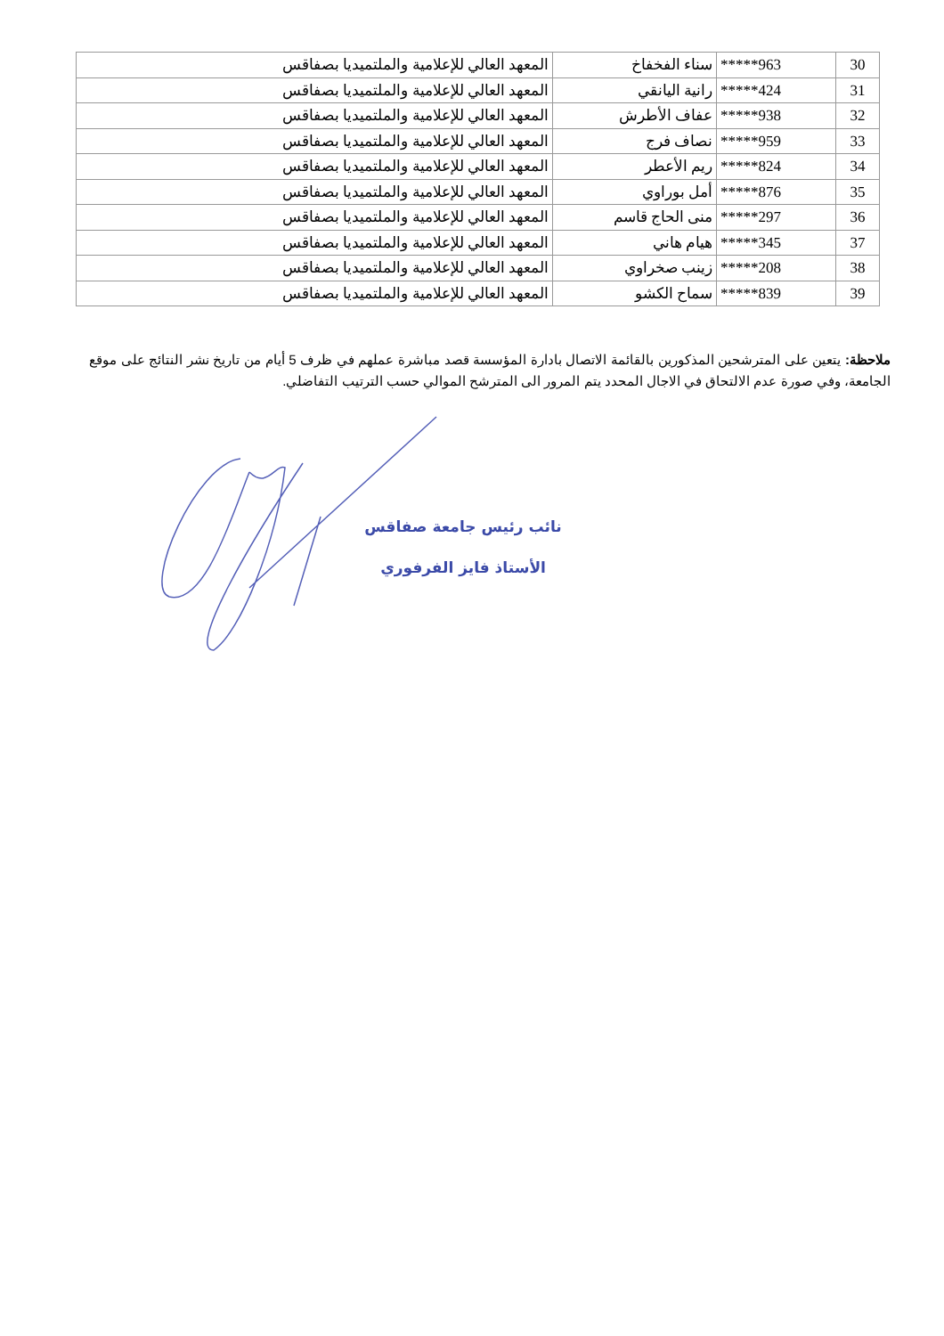| 30 | *****963 | سناء الفخفاخ | المعهد العالي للإعلامية والملتميديا بصفاقس |
| 31 | *****424 | رانية اليانقي | المعهد العالي للإعلامية والملتميديا بصفاقس |
| 32 | *****938 | عفاف الأطرش | المعهد العالي للإعلامية والملتميديا بصفاقس |
| 33 | *****959 | نصاف فرج | المعهد العالي للإعلامية والملتميديا بصفاقس |
| 34 | *****824 | ريم الأعطر | المعهد العالي للإعلامية والملتميديا بصفاقس |
| 35 | *****876 | أمل بوراوي | المعهد العالي للإعلامية والملتميديا بصفاقس |
| 36 | *****297 | منى الحاج قاسم | المعهد العالي للإعلامية والملتميديا بصفاقس |
| 37 | *****345 | هيام هاني | المعهد العالي للإعلامية والملتميديا بصفاقس |
| 38 | *****208 | زينب صخراوي | المعهد العالي للإعلامية والملتميديا بصفاقس |
| 39 | *****839 | سماح الكشو | المعهد العالي للإعلامية والملتميديا بصفاقس |
ملاحظة: يتعين على المترشحين المذكورين بالقائمة الاتصال بادارة المؤسسة قصد مباشرة عملهم في ظرف 5 أيام من تاريخ نشر النتائج على موقع الجامعة، وفي صورة عدم الالتحاق في الاجال المحدد يتم المرور الى المترشح الموالي حسب الترتيب التفاضلي.
نائب رئيس جامعة صفاقس
الأستاذ فايز الفرفوري